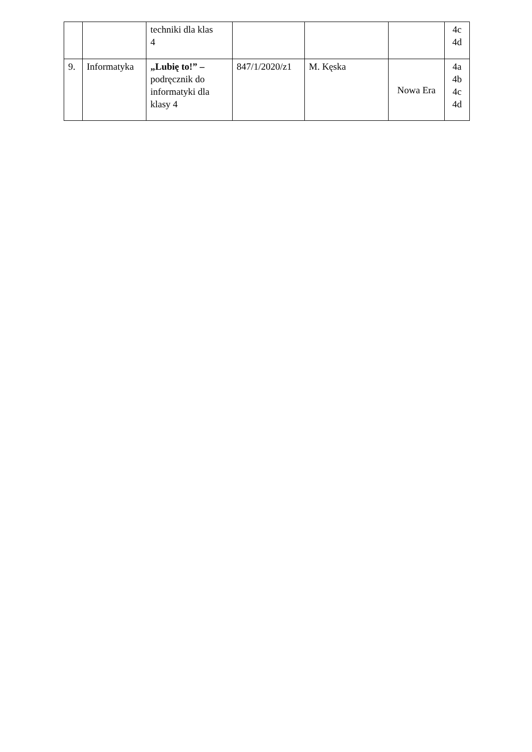| | | techniki dla klas 4 | | | | 4c 4d |
| 9. | Informatyka | „Lubię to!” – podręcznik do informatyki dla klasy 4 | 847/1/2020/z1 | M. Kęska | Nowa Era | 4a 4b 4c 4d |